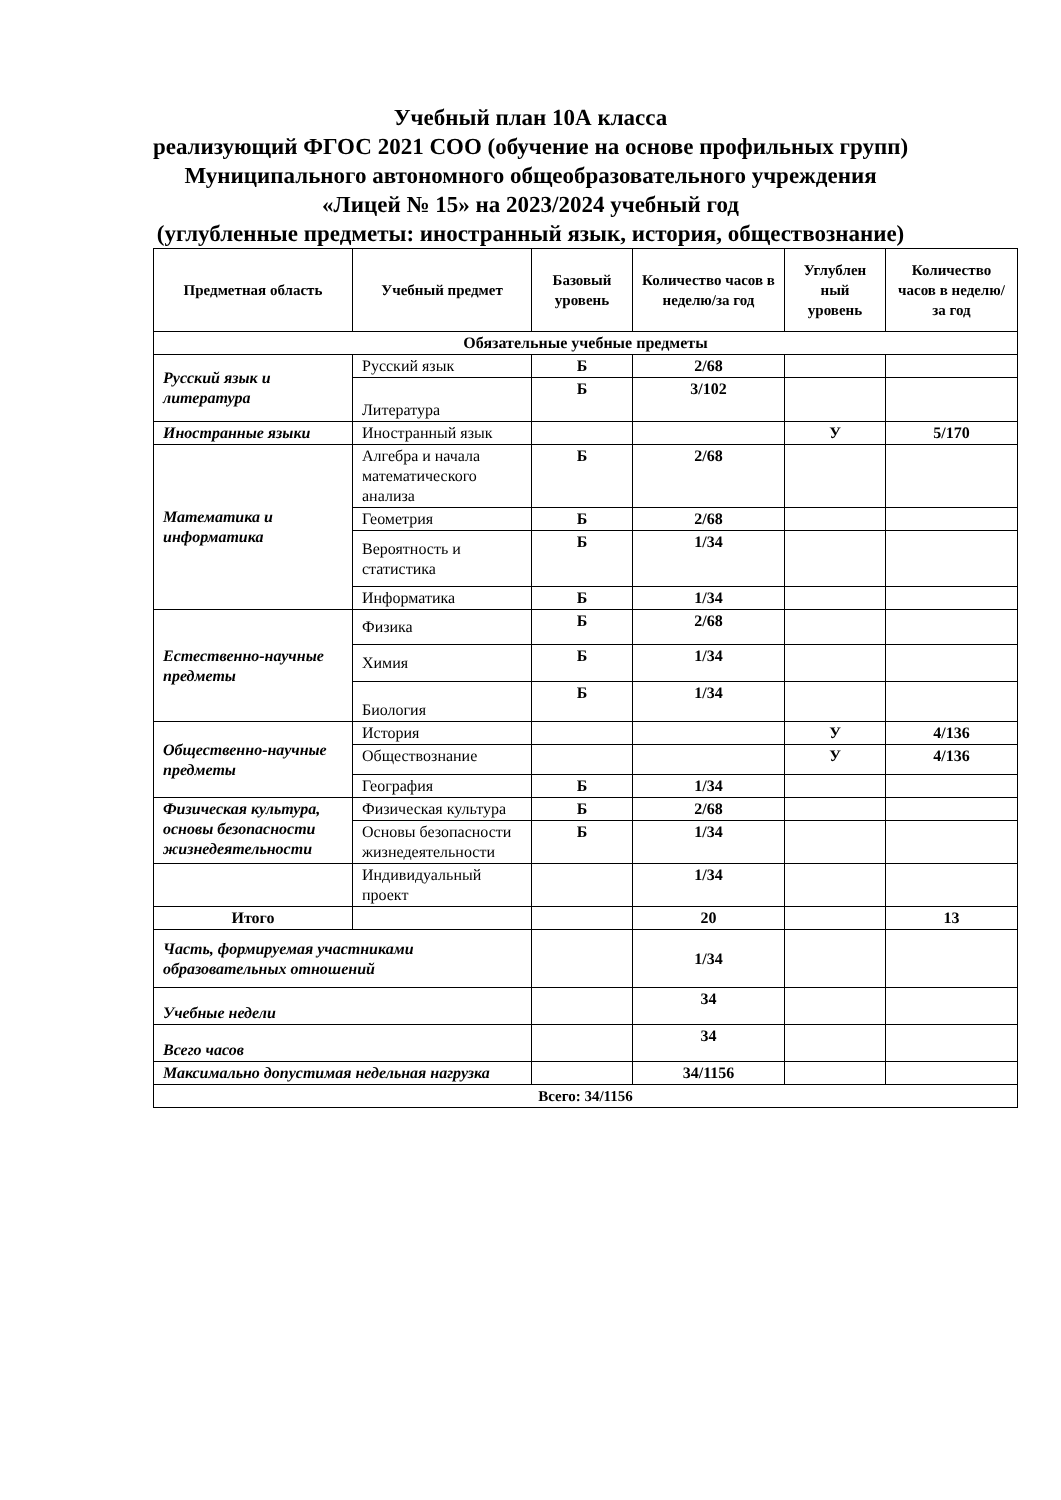Учебный план 10А класса
реализующий ФГОС 2021 СОО (обучение на основе профильных групп)
Муниципального автономного общеобразовательного учреждения
«Лицей № 15» на 2023/2024 учебный год
(углубленные предметы: иностранный язык, история, обществознание)
| Предметная область | Учебный предмет | Базовый уровень | Количество часов в неделю/за год | Углублен ный уровень | Количество часов в неделю/за год |
| --- | --- | --- | --- | --- | --- |
| Обязательные учебные предметы | | | | | |
| Русский язык и литература | Русский язык | Б | 2/68 | | |
| | Литература | Б | 3/102 | | |
| Иностранные языки | Иностранный язык | | | У | 5/170 |
| Математика и информатика | Алгебра и начала математического анализа | Б | 2/68 | | |
| | Геометрия | Б | 2/68 | | |
| | Вероятность и статистика | Б | 1/34 | | |
| | Информатика | Б | 1/34 | | |
| Естественно-научные предметы | Физика | Б | 2/68 | | |
| | Химия | Б | 1/34 | | |
| | Биология | Б | 1/34 | | |
| Общественно-научные предметы | История | | | У | 4/136 |
| | Обществознание | | | У | 4/136 |
| | География | Б | 1/34 | | |
| Физическая культура, основы безопасности жизнедеятельности | Физическая культура | Б | 2/68 | | |
| | Основы безопасности жизнедеятельности | Б | 1/34 | | |
| | Индивидуальный проект | | 1/34 | | |
| Итого | | | 20 | | 13 |
| Часть, формируемая участниками образовательных отношений | | | 1/34 | | |
| Учебные недели | | | 34 | | |
| Всего часов | | | 34 | | |
| Максимально допустимая недельная нагрузка | | | 34/1156 | | |
| Всего: 34/1156 | | | | | |